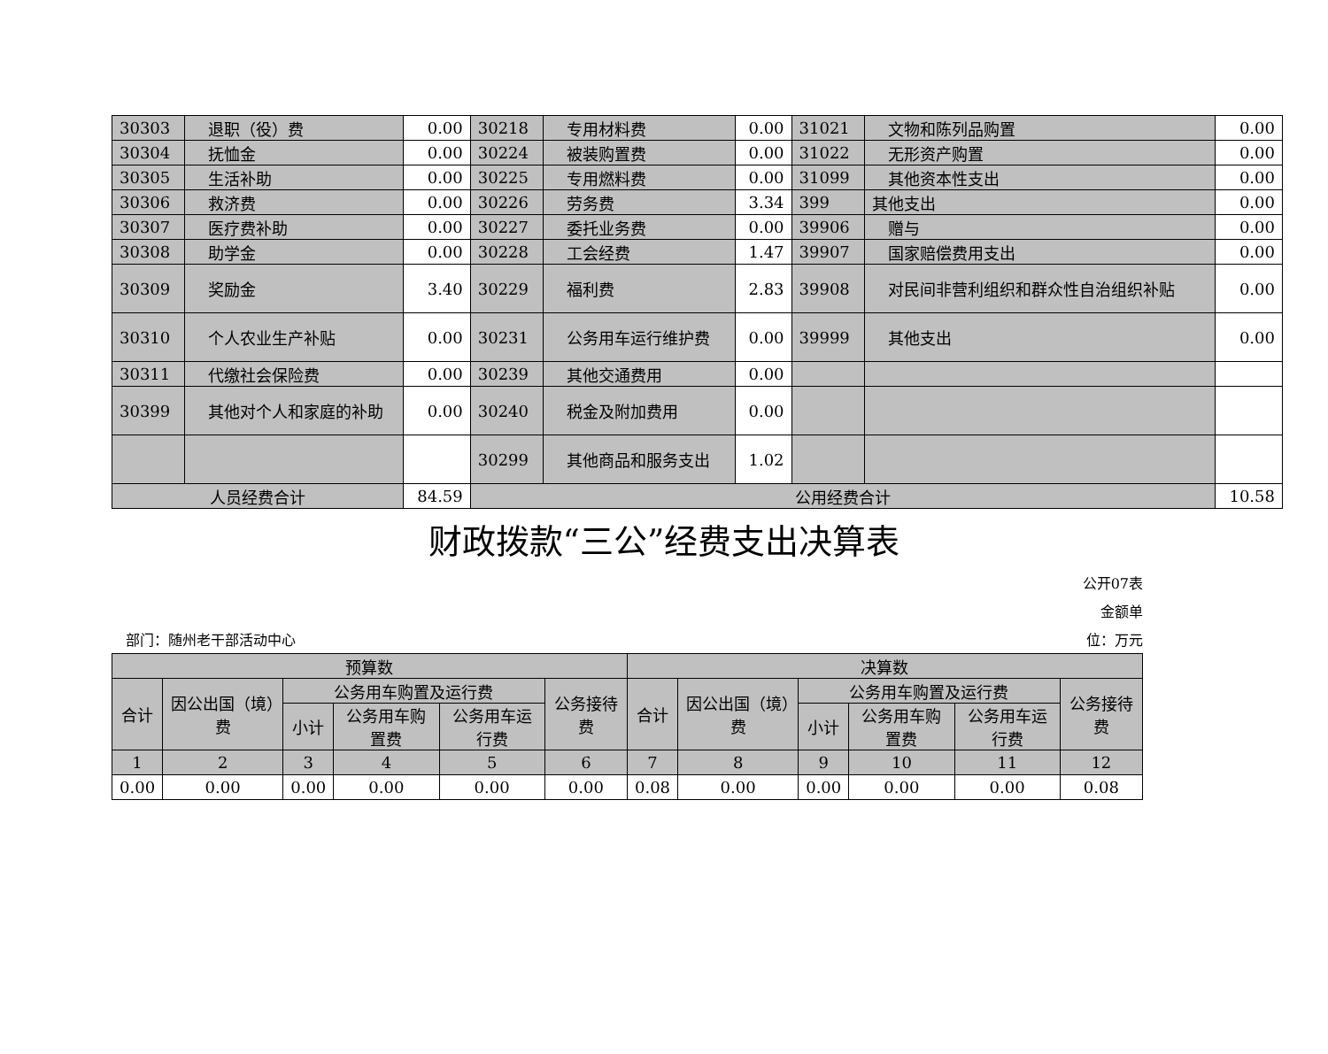| 30303 | 退职（役）费 | 0.00 | 30218 | 专用材料费 | 0.00 | 31021 | 文物和陈列品购置 | 0.00 |
| 30304 | 抚恤金 | 0.00 | 30224 | 被装购置费 | 0.00 | 31022 | 无形资产购置 | 0.00 |
| 30305 | 生活补助 | 0.00 | 30225 | 专用燃料费 | 0.00 | 31099 | 其他资本性支出 | 0.00 |
| 30306 | 救济费 | 0.00 | 30226 | 劳务费 | 3.34 | 399 | 其他支出 | 0.00 |
| 30307 | 医疗费补助 | 0.00 | 30227 | 委托业务费 | 0.00 | 39906 | 赠与 | 0.00 |
| 30308 | 助学金 | 0.00 | 30228 | 工会经费 | 1.47 | 39907 | 国家赔偿费用支出 | 0.00 |
| 30309 | 奖励金 | 3.40 | 30229 | 福利费 | 2.83 | 39908 | 对民间非营利组织和群众性自治组织补贴 | 0.00 |
| 30310 | 个人农业生产补贴 | 0.00 | 30231 | 公务用车运行维护费 | 0.00 | 39999 | 其他支出 | 0.00 |
| 30311 | 代缴社会保险费 | 0.00 | 30239 | 其他交通费用 | 0.00 | | | |
| 30399 | 其他对个人和家庭的补助 | 0.00 | 30240 | 税金及附加费用 | 0.00 | | | |
| | | | 30299 | 其他商品和服务支出 | 1.02 | | | |
| 人员经费合计 | | 84.59 | 公用经费合计 | | | | | 10.58 |
财政拨款“三公”经费支出决算表
公开07表
金额单
　部门：随州老干部活动中心 位：万元
| 预算数 | | | | | | 决算数 | | | | | |
| 合计 | 因公出国（境）费 | 公务用车购置及运行费 | | | 公务接待费 | 合计 | 因公出国（境）费 | 公务用车购置及运行费 | | | 公务接待费 |
| | | 小计 | 公务用车购置费 | 公务用车运行费 | | | | 小计 | 公务用车购置费 | 公务用车运行费 | |
| 1 | 2 | 3 | 4 | 5 | 6 | 7 | 8 | 9 | 10 | 11 | 12 |
| 0.00 | 0.00 | 0.00 | 0.00 | 0.00 | 0.00 | 0.08 | 0.00 | 0.00 | 0.00 | 0.00 | 0.08 |